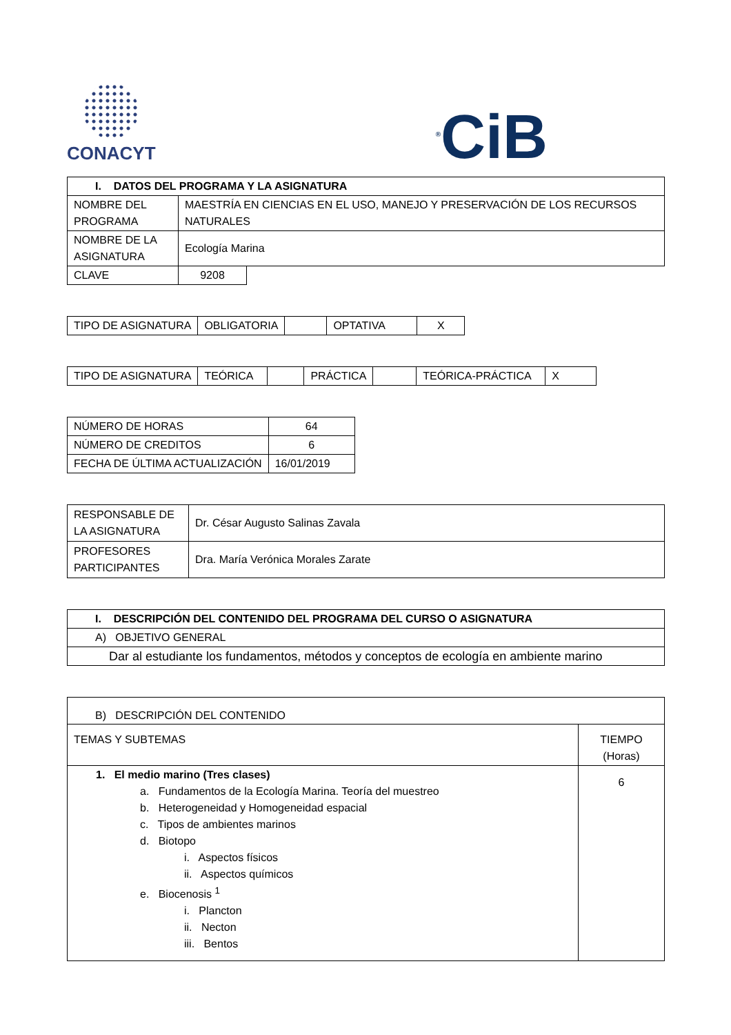CONACYT
<sup>®</sup>CiB
| I. DATOS DEL PROGRAMA Y LA ASIGNATURA | |
| --- | --- |
| NOMBRE DEL PROGRAMA | MAESTRÍA EN CIENCIAS EN EL USO, MANEJO Y PRESERVACIÓN DE LOS RECURSOS NATURALES |
| NOMBRE DE LA ASIGNATURA | Ecología Marina |
| CLAVE | 9208 |
| TIPO DE ASIGNATURA | OBLIGATORIA | | OPTATIVA | X |
| TIPO DE ASIGNATURA | TEÓRICA | | PRÁCTICA | | TEÓRICA-PRÁCTICA | X |
| NÚMERO DE HORAS | 64 |
| NÚMERO DE CREDITOS | 6 |
| FECHA DE ÚLTIMA ACTUALIZACIÓN | 16/01/2019 |
| RESPONSABLE DE LA ASIGNATURA | Dr. César Augusto Salinas Zavala |
| PROFESORES PARTICIPANTES | Dra. María Verónica Morales Zarate |
| I. DESCRIPCIÓN DEL CONTENIDO DEL PROGRAMA DEL CURSO O ASIGNATURA |
| --- |
| A) OBJETIVO GENERAL |
| Dar al estudiante los fundamentos, métodos y conceptos de ecología en ambiente marino |
| B) DESCRIPCIÓN DEL CONTENIDO | |
| TEMAS Y SUBTEMAS | TIEMPO (Horas) |
| 1. El medio marino (Tres clases) a. Fundamentos de la Ecología Marina. Teoría del muestreo b. Heterogeneidad y Homogeneidad espacial c. Tipos de ambientes marinos d. Biotopo i. Aspectos físicos ii. Aspectos químicos e. Biocenosis <sup>1</sup> i. Plancton ii. Necton iii. Bentos | 6 |